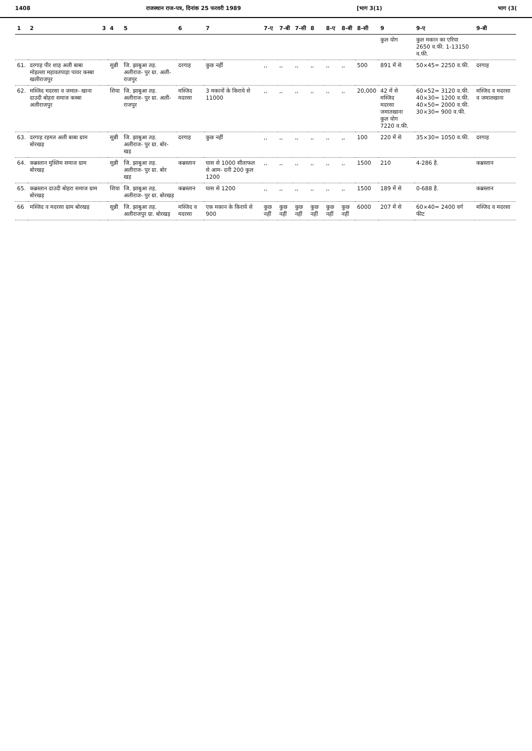1408 राजस्थान राज-पत्र, दिनांक 25 फरवरी 1989 [भाग 3(1) भाग (3(
| 1 | 2 | 3 | 4 | 5 | 6 | 7 | 7-ए | 7-बी | 7-सी | 8 | 8-ए | 8-बी | 8-सी | 9 | 9-ए | 9-बी |
| --- | --- | --- | --- | --- | --- | --- | --- | --- | --- | --- | --- | --- | --- | --- | --- | --- |
| | | | | | | | | | | | | | | कुल योग | कुल मकान का एरिया 2650 व.फी. 1-13150 व.फी. | |
| 61. | दरगाह पीर शाह अली बाबा मोहल्ला महावतपाड़ा पावर कस्बा खलीराजपुर | | सुन्नी | जि. झाबुआ तह. अलीराज- पुर ग्रा. अली- राजपुर | दरगाह | कुछ नहीं | ,, | ,, | ,, | ,, | ,, | ,, | 500 | 891 में से | 50×45= 2250 व.फी. | दरगाह |
| 62. | मस्जिद मदरसा व जमात- खाना दाउदी बोहरा समाज कस्बा अलीराजपुर | | शिया | जि. झाबुआ तह. अलीराज- पुर ग्रा. अली- राजपुर | मस्जिद मदरसा | 3 मकानों के किराये से 11000 | ,, | ,, | ,, | ,, | ,, | ,, | 20,000 | 42 में से मस्जिद मदरसा जमातखाना कुल योग 7220 व.फी. | 60×52= 3120 व.फी. 40×30= 1200 व.फी. 40×50= 2000 व.फी. 30×30= 900 व.फी. | मस्जिद व मदरसा व जमातखाना |
| 63. | दरगाह रहमत अली बाबा ग्राम बोरखड़ | | सुन्नी | जि. झाबुआ तह. अलीराज- पुर ग्रा. बोर- खड़ | दरगाह | कुछ नहीं | ,, | ,, | ,, | ,, | ,, | ,, | 100 | 220 में से | 35×30= 1050 व.फी. | दरगाह |
| 64. | कब्रस्तान मुस्लिम समाज ग्राम बोरखड़ | | सुन्नी | जि. झाबुआ तह. अलीराज- पुर ग्रा. बोर खड़ | कब्रस्तान | घास से 1000 सीताफल से आम- दनी 200 कुल 1200 | ,, | ,, | ,, | ,, | ,, | ,, | 1500 | 210 | 4-286 है. | कब्रस्तान |
| 65. | कब्रस्तान दाउदी बोहरा समाज ग्राम बोरखड़ | | शिया | जि. झाबुआ तह. अलीराज- पुर ग्रा. बोरखड़ | कब्रस्तान | घास से 1200 | ,, | ,, | ,, | ,, | ,, | ,, | 1500 | 189 में से | 0-688 है. | कब्रस्तान |
| 66 | मस्जिद व मदरसा ग्राम बोरखड़ | | सुन्नी | जि. झाबुआ तह. अलीराजपुर ग्रा. बोरखड़ | मस्जिद व मदरसा | एक मकान के किराये से 900 | कुछ नहीं | कुछ नहीं | कुछ नहीं | कुछ नहीं | कुछ नहीं | कुछ नहीं | 6000 | 207 में से | 60×40= 2400 वर्ग फीट | मस्जिद व मदरसा |